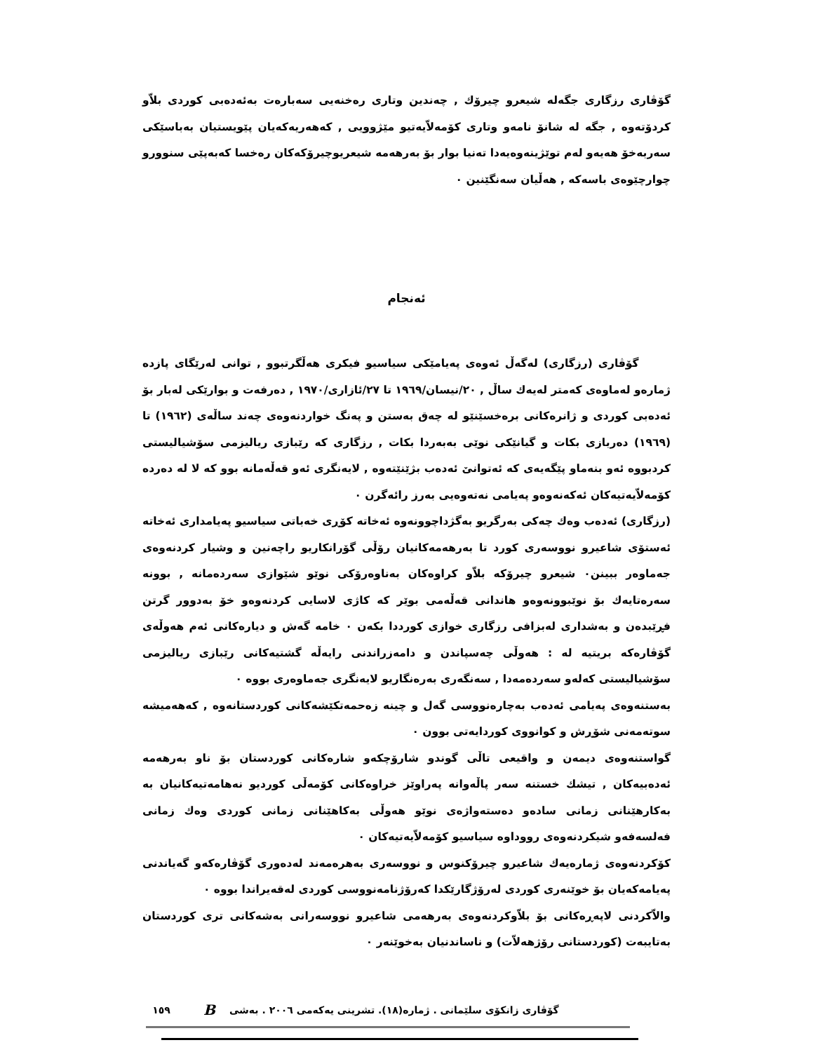گۆڤاری رزگاری جگەلە شیعرو چیرۆك , چەندین وتاری رەخنەیی سەبارەت بەئەدەبی کوردی بلاّو کردۆتەوە , جگە لە شانۆ نامەو وتاری کۆمەلاّیەتیو مێژوویی , کەهەریەکەیان پێویستیان بەباسێکی سەربەخۆ هەیەو لەم توێژینەوەیەدا تەنیا بوار بۆ بەرهەمە شیعریوچیرۆکەکان رەخسا کەبەپێی سنوورو چوارچێوەی باسەکە , هەڵیان سەنگێنین ٠
ئەنجام
گۆڤاری (رزگاری) لەگەڵ ئەوەی پەیامێکی سیاسیو فیکری هەڵگرتبوو , توانی لەرێگای پازدە ژمارەو لەماوەی کەمتر لەیەك ساڵ , ٢٠/نیسان/١٩٦٩ تا ٢٧/ئازاری/١٩٧٠ , دەرفەت و بوارێکی لەبار بۆ ئەدەبی کوردی و ژانرەکانی برەخسێنێو لە چەق بەستن و پەنگ خواردنەوەی چەند ساڵەی (١٩٦٢) تا (١٩٦٩) دەربازی بکات و گیانێکی نوێی بەبەردا بکات , رزگاری کە رێبازی ریالیزمی سۆشیالیستی کردبووە ئەو بنەماو پێگەیەی کە ئەتوانێ ئەدەب بژێنێتەوە , لایەنگری ئەو قەڵەمانە بوو کە لا لە دەردە کۆمەلاّیەتیەکان ئەکەنەوەو پەیامی نەتەوەیی بەرز رائەگرن ٠
(رزگاری) ئەدەب وەك چەکی بەرگریو بەگژداچوونەوە ئەخاتە کۆڕی خەباتی سیاسیو پەیامداری ئەخاتە ئەستۆی شاعیرو نووسەری کورد تا بەرهەمەکانیان رۆڵی گۆرانکاریو راچەنین و وشیار کردنەوەی جەماوەر ببینن٠ شیعرو چیرۆکە بلاّو کراوەکان بەناوەرۆکی نوێو شێوازی سەردەمانە , بوونە سەرەتایەك بۆ نوێبوونەوەو هاندانی قەڵەمی بوێر کە کاژی لاسایی کردنەوەو خۆ بەدوور گرتن فڕێبدەن و بەشداری لەبزافی رزگاری خوازی کورددا بکەن ٠ خامە گەش و دیارەکانی ئەم هەوڵەی گۆڤارەکە بریتیە لە : هەوڵی چەسپاندن و دامەزراندنی رایەڵە گشتیەکانی رێبازی ریالیزمی سۆشیالیستی کەلەو سەردەمەدا , سەنگەری بەرەنگاریو لایەنگری جەماوەری بووە ٠
بەستنەوەی پەیامی ئەدەب بەچارەنووسی گەل و چینە زەحمەتکێشەکانی کوردستانەوە , کەهەمیشە سوتەمەنی شۆڕش و کوانووی کوردایەتی بوون ٠
گواستنەوەی دیمەن و واقیعی تاڵی گوندو شارۆچکەو شارەکانی کوردستان بۆ ناو بەرهەمە ئەدەبیەکان , تیشك خستنە سەر پاڵەوانە پەراوێز خراوەکانی کۆمەڵی کوردیو نەهامەتیەکانیان بە بەکارهێنانی زمانی سادەو دەستەواژەی نوێو هەوڵی بەکاهێنانی زمانی کوردی وەك زمانی فەلسەفەو شیکردنەوەی رووداوە سیاسیو کۆمەلاّیەتیەکان ٠
کۆکردنەوەی ژمارەیەك شاعیرو چیرۆکنوس و نووسەری بەهرەمەند لەدەوری گۆڤارەکەو گەیاندنی پەیامەکەیان بۆ خوێنەری کوردی لەرۆژگارێکدا کەرۆژنامەنووسی کوردی لەقەیراندا بووە ٠
والاّکردنی لاپەڕەکانی بۆ بلاّوکردنەوەی بەرهەمی شاعیرو نووسەرانی بەشەکانی تری کوردستان بەتایبەت (کوردستانی رۆژهەلاّت) و ناساندنیان بەخوێنەر ٠
١٥٩ B گۆڤاری زانکۆی سلێمانی . ژمارە(١٨). تشرینی یەکەمی ٢٠٠٦ . بەشی